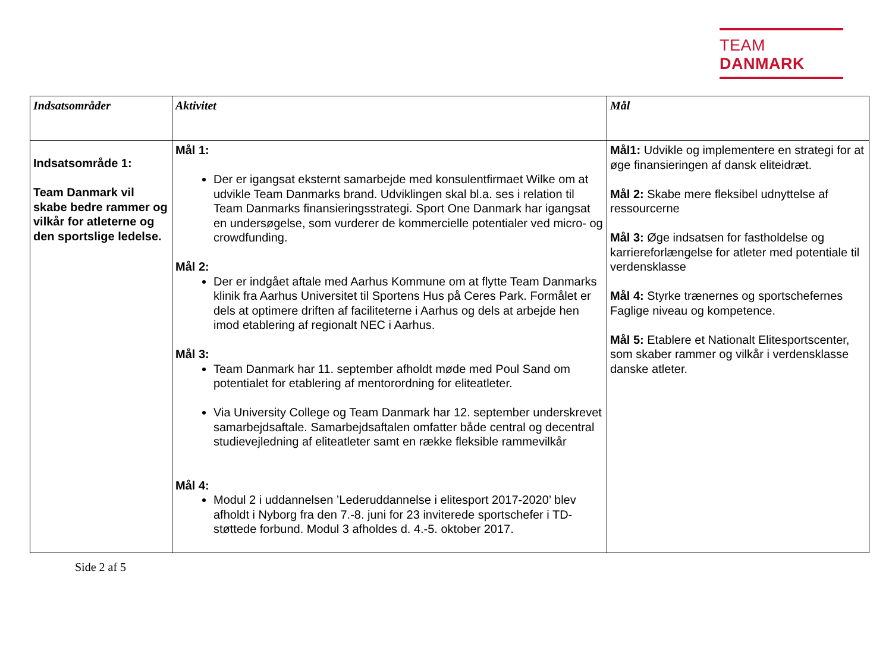TEAM DANMARK
| Indsatsområder | Aktivitet | Mål |
| --- | --- | --- |
| Indsatsområde 1: Team Danmark vil skabe bedre rammer og vilkår for atleterne og den sportslige ledelse. | Mål 1: Der er igangsat eksternt samarbejde med konsulentfirmaet Wilke om at udvikle Team Danmarks brand. Udviklingen skal bl.a. ses i relation til Team Danmarks finansieringsstrategi. Sport One Danmark har igangsat en undersøgelse, som vurderer de kommercielle potentialer ved micro- og crowdfunding. Mål 2: Der er indgået aftale med Aarhus Kommune om at flytte Team Danmarks klinik fra Aarhus Universitet til Sportens Hus på Ceres Park. Formålet er dels at optimere driften af faciliteterne i Aarhus og dels at arbejde hen imod etablering af regionalt NEC i Aarhus. Mål 3: Team Danmark har 11. september afholdt møde med Poul Sand om potentialet for etablering af mentorordning for eliteatleter. Via University College og Team Danmark har 12. september underskrevet samarbejdsaftale. Samarbejdsaftalen omfatter både central og decentral studievejledning af eliteatleter samt en række fleksible rammevilkår Mål 4: Modul 2 i uddannelsen ’Lederuddannelse i elitesport 2017-2020’ blev afholdt i Nyborg fra den 7.-8. juni for 23 inviterede sportschefer i TD-støttede forbund. Modul 3 afholdes d. 4.-5. oktober 2017. | Mål1: Udvikle og implementere en strategi for at øge finansieringen af dansk eliteidræt. Mål 2: Skabe mere fleksibel udnyttelse af ressourcerne Mål 3: Øge indsatsen for fastholdelse og karriereforlængelse for atleter med potentiale til verdensklasse Mål 4: Styrke trænernes og sportschefernes Faglige niveau og kompetence. Mål 5: Etablere et Nationalt Elitesportscenter, som skaber rammer og vilkår i verdensklasse danske atleter. |
Side 2 af 5